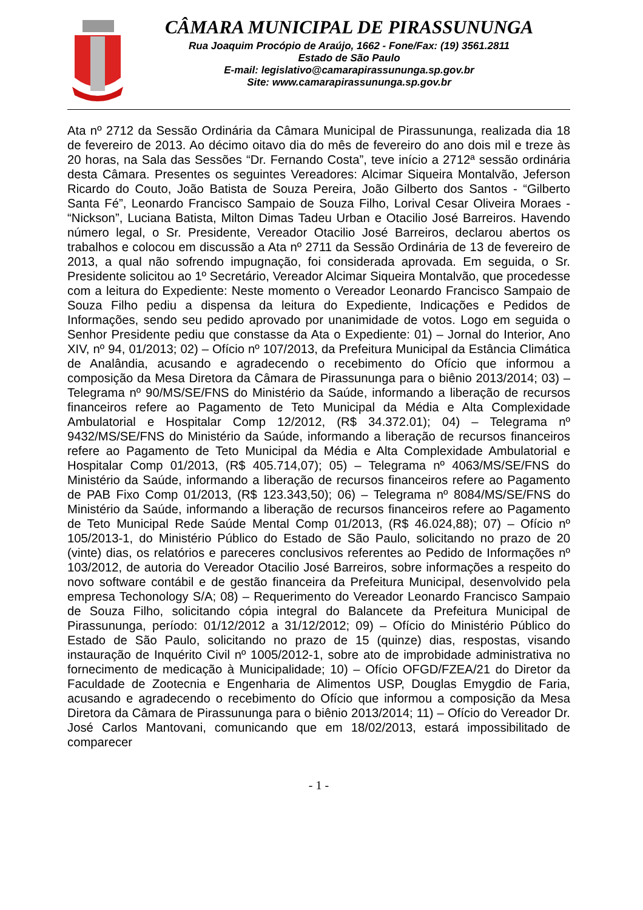CÂMARA MUNICIPAL DE PIRASSUNUNGA
Rua Joaquim Procópio de Araújo, 1662 - Fone/Fax: (19) 3561.2811
Estado de São Paulo
E-mail: legislativo@camarapirassununga.sp.gov.br
Site: www.camarapirassununga.sp.gov.br
Ata nº 2712 da Sessão Ordinária da Câmara Municipal de Pirassununga, realizada dia 18 de fevereiro de 2013. Ao décimo oitavo dia do mês de fevereiro do ano dois mil e treze às 20 horas, na Sala das Sessões “Dr. Fernando Costa”, teve início a 2712ª sessão ordinária desta Câmara. Presentes os seguintes Vereadores: Alcimar Siqueira Montalvão, Jeferson Ricardo do Couto, João Batista de Souza Pereira, João Gilberto dos Santos - “Gilberto Santa Fé”, Leonardo Francisco Sampaio de Souza Filho, Lorival Cesar Oliveira Moraes - “Nickson”, Luciana Batista, Milton Dimas Tadeu Urban e Otacilio José Barreiros. Havendo número legal, o Sr. Presidente, Vereador Otacilio José Barreiros, declarou abertos os trabalhos e colocou em discussão a Ata nº 2711 da Sessão Ordinária de 13 de fevereiro de 2013, a qual não sofrendo impugnação, foi considerada aprovada. Em seguida, o Sr. Presidente solicitou ao 1º Secretário, Vereador Alcimar Siqueira Montalvão, que procedesse com a leitura do Expediente: Neste momento o Vereador Leonardo Francisco Sampaio de Souza Filho pediu a dispensa da leitura do Expediente, Indicações e Pedidos de Informações, sendo seu pedido aprovado por unanimidade de votos. Logo em seguida o Senhor Presidente pediu que constasse da Ata o Expediente: 01) – Jornal do Interior, Ano XIV, nº 94, 01/2013; 02) – Ofício nº 107/2013, da Prefeitura Municipal da Estância Climática de Analândia, acusando e agradecendo o recebimento do Ofício que informou a composição da Mesa Diretora da Câmara de Pirassununga para o biênio 2013/2014; 03) – Telegrama nº 90/MS/SE/FNS do Ministério da Saúde, informando a liberação de recursos financeiros refere ao Pagamento de Teto Municipal da Média e Alta Complexidade Ambulatorial e Hospitalar Comp 12/2012, (R$ 34.372.01); 04) – Telegrama nº 9432/MS/SE/FNS do Ministério da Saúde, informando a liberação de recursos financeiros refere ao Pagamento de Teto Municipal da Média e Alta Complexidade Ambulatorial e Hospitalar Comp 01/2013, (R$ 405.714,07); 05) – Telegrama nº 4063/MS/SE/FNS do Ministério da Saúde, informando a liberação de recursos financeiros refere ao Pagamento de PAB Fixo Comp 01/2013, (R$ 123.343,50); 06) – Telegrama nº 8084/MS/SE/FNS do Ministério da Saúde, informando a liberação de recursos financeiros refere ao Pagamento de Teto Municipal Rede Saúde Mental Comp 01/2013, (R$ 46.024,88); 07) – Ofício nº 105/2013-1, do Ministério Público do Estado de São Paulo, solicitando no prazo de 20 (vinte) dias, os relatórios e pareceres conclusivos referentes ao Pedido de Informações nº 103/2012, de autoria do Vereador Otacilio José Barreiros, sobre informações a respeito do novo software contábil e de gestão financeira da Prefeitura Municipal, desenvolvido pela empresa Techonology S/A; 08) – Requerimento do Vereador Leonardo Francisco Sampaio de Souza Filho, solicitando cópia integral do Balancete da Prefeitura Municipal de Pirassununga, período: 01/12/2012 a 31/12/2012; 09) – Ofício do Ministério Público do Estado de São Paulo, solicitando no prazo de 15 (quinze) dias, respostas, visando instauração de Inquérito Civil nº 1005/2012-1, sobre ato de improbidade administrativa no fornecimento de medicação à Municipalidade; 10) – Ofício OFGD/FZEA/21 do Diretor da Faculdade de Zootecnia e Engenharia de Alimentos USP, Douglas Emygdio de Faria, acusando e agradecendo o recebimento do Ofício que informou a composição da Mesa Diretora da Câmara de Pirassununga para o biênio 2013/2014; 11) – Ofício do Vereador Dr. José Carlos Mantovani, comunicando que em 18/02/2013, estará impossibilitado de comparecer
- 1 -